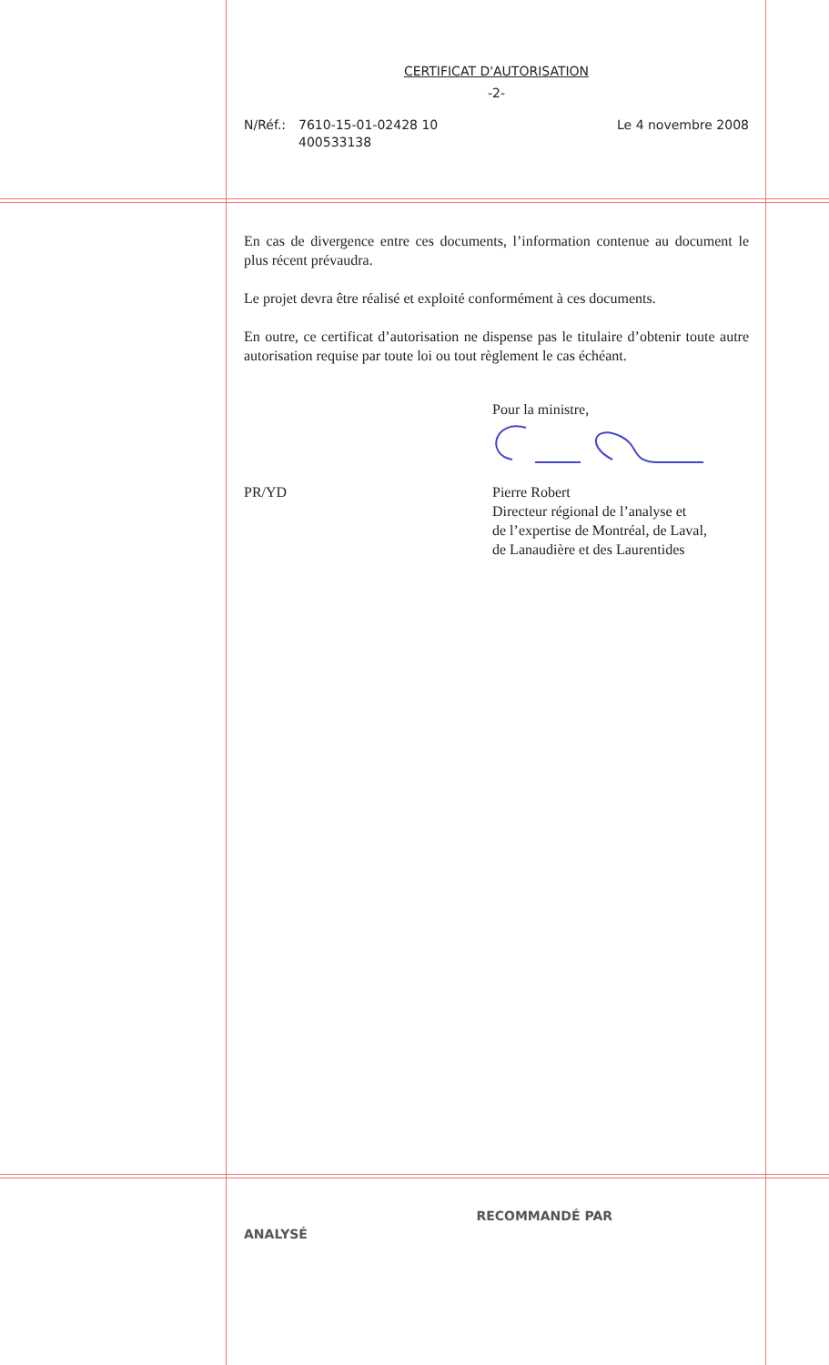CERTIFICAT D'AUTORISATION
-2-
N/Réf.: 7610-15-01-02428 10
400533138
Le 4 novembre 2008
En cas de divergence entre ces documents, l’information contenue au document le plus récent prévaudra.
Le projet devra être réalisé et exploité conformément à ces documents.
En outre, ce certificat d’autorisation ne dispense pas le titulaire d’obtenir toute autre autorisation requise par toute loi ou tout règlement le cas échéant.
Pour la ministre,
PR/YD Pierre Robert
Directeur régional de l’analyse et
de l’expertise de Montréal, de Laval,
de Lanaudière et des Laurentides
ANALYSÉ
RECOMMANDÉ PAR